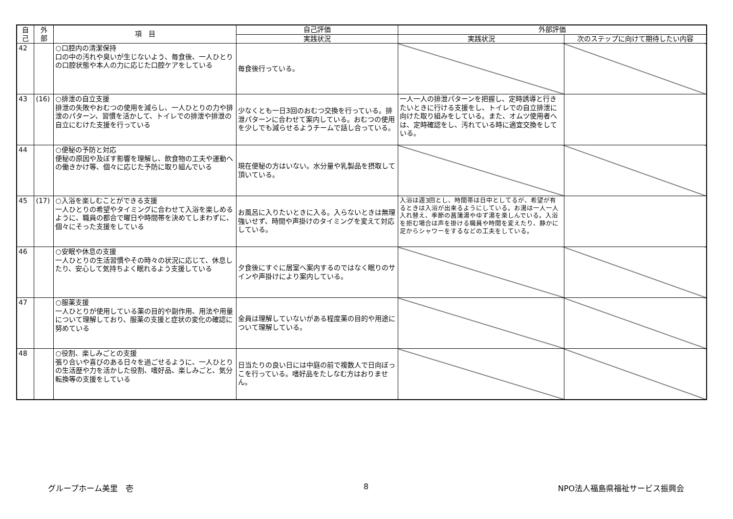| 自 己 | 外 部 | 項 目 | 自己評価 | 外部評価 | |
| --- | --- | --- | --- | --- | --- |
| | | | 実践状況 | 実践状況 | 次のステップに向けて期待したい内容 |
| 42 | | ○口腔内の清潔保持 口の中の汚れや臭いが生じないよう、毎食後、一人ひとりの口腔状態や本人の力に応じた口腔ケアをしている | 毎食後行っている。 | | |
| 43 | (16) | ○排泄の自立支援 排泄の失敗やおむつの使用を減らし、一人ひとりの力や排泄のパターン、習慣を活かして、トイレでの排泄や排泄の自立にむけた支援を行っている | 少なくとも一日3回のおむつ交換を行っている。排泄パターンに合わせて案内している。おむつの使用を少しでも減らせるようチームで話し合っている。 | 一人一人の排泄パターンを把握し、定時誘導と行きたいときに行ける支援をし、トイレでの自立排泄に向けた取り組みをしている。また、オムツ使用者へは、定時確認をし、汚れている時に適宜交換をしている。 | |
| 44 | | ○便秘の予防と対応 便秘の原因や及ぼす影響を理解し、飲食物の工夫や運動への働きかけ等、個々に応じた予防に取り組んでいる | 現在便秘の方はいない。水分量や乳製品を摂取して頂いている。 | | |
| 45 | (17) | ○入浴を楽しむことができる支援 一人ひとりの希望やタイミングに合わせて入浴を楽しめるように、職員の都合で曜日や時間帯を決めてしまわずに、個々にそった支援をしている | お風呂に入りたいときに入る。入らないときは無理強いせず、時間や声掛けのタイミングを変えて対応している。 | 入浴は週3回とし、時間帯は日中としてるが、希望が有るときは入浴が出来るようにしている。お湯は一人一人入れ替え、季節の菖蒲湯やゆず湯を楽しんでいる。入浴を拒む場合は声を掛ける職員や時間を変えたり、静かに足からシャワーをするなどの工夫をしている。 | |
| 46 | | ○安眠や休息の支援 一人ひとりの生活習慣やその時々の状況に応じて、休息したり、安心して気持ちよく眠れるよう支援している | 夕食後にすぐに居室へ案内するのではなく眠りのサインや声掛けにより案内している。 | | |
| 47 | | ○服薬支援 一人ひとりが使用している薬の目的や副作用、用法や用量について理解しており、服薬の支援と症状の変化の確認に努めている | 全員は理解していないがある程度薬の目的や用途について理解している。 | | |
| 48 | | ○役割、楽しみごとの支援 張り合いや喜びのある日々を過ごせるように、一人ひとりの生活歴や力を活かした役割、嗜好品、楽しみごと、気分転換等の支援をしている | 日当たりの良い日には中庭の前で複数人で日向ぼっこを行っている。嗜好品をたしなむ方はおりません。 | | |
グループホーム美里　壱 8 NPO法人福島県福祉サービス振興会